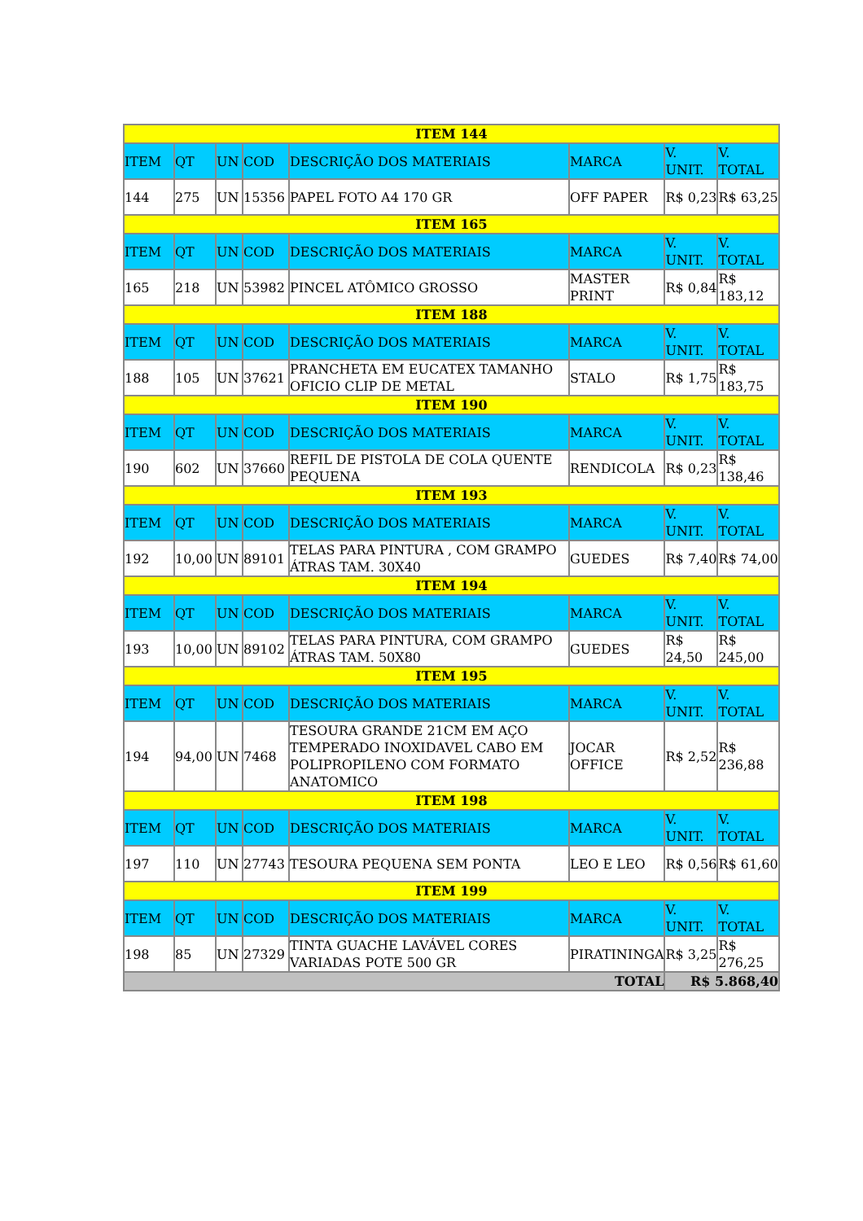| ITEM 144 | | | | | | | |
| ITEM | QT | UN | COD | DESCRIÇÃO DOS MATERIAIS | MARCA | V. UNIT. | V. TOTAL |
| 144 | 275 | UN | 15356 | PAPEL FOTO A4 170 GR | OFF PAPER | R$ 0,23 | R$ 63,25 |
| ITEM 165 | | | | | | | |
| ITEM | QT | UN | COD | DESCRIÇÃO DOS MATERIAIS | MARCA | V. UNIT. | V. TOTAL |
| 165 | 218 | UN | 53982 | PINCEL ATÔMICO GROSSO | MASTER PRINT | R$ 0,84 | R$ 183,12 |
| ITEM 188 | | | | | | | |
| ITEM | QT | UN | COD | DESCRIÇÃO DOS MATERIAIS | MARCA | V. UNIT. | V. TOTAL |
| 188 | 105 | UN | 37621 | PRANCHETA EM EUCATEX TAMANHO OFICIO CLIP DE METAL | STALO | R$ 1,75 | R$ 183,75 |
| ITEM 190 | | | | | | | |
| ITEM | QT | UN | COD | DESCRIÇÃO DOS MATERIAIS | MARCA | V. UNIT. | V. TOTAL |
| 190 | 602 | UN | 37660 | REFIL DE PISTOLA DE COLA QUENTE PEQUENA | RENDICOLA | R$ 0,23 | R$ 138,46 |
| ITEM 193 | | | | | | | |
| ITEM | QT | UN | COD | DESCRIÇÃO DOS MATERIAIS | MARCA | V. UNIT. | V. TOTAL |
| 192 | 10,00 | UN | 89101 | TELAS PARA PINTURA , COM GRAMPO ÁTRAS TAM. 30X40 | GUEDES | R$ 7,40 | R$ 74,00 |
| ITEM 194 | | | | | | | |
| ITEM | QT | UN | COD | DESCRIÇÃO DOS MATERIAIS | MARCA | V. UNIT. | V. TOTAL |
| 193 | 10,00 | UN | 89102 | TELAS PARA PINTURA, COM GRAMPO ÁTRAS TAM. 50X80 | GUEDES | R$ 24,50 | R$ 245,00 |
| ITEM 195 | | | | | | | |
| ITEM | QT | UN | COD | DESCRIÇÃO DOS MATERIAIS | MARCA | V. UNIT. | V. TOTAL |
| 194 | 94,00 | UN | 7468 | TESOURA GRANDE 21CM EM AÇO TEMPERADO INOXIDAVEL CABO EM POLIPROPILENO COM FORMATO ANATOMICO | JOCAR OFFICE | R$ 2,52 | R$ 236,88 |
| ITEM 198 | | | | | | | |
| ITEM | QT | UN | COD | DESCRIÇÃO DOS MATERIAIS | MARCA | V. UNIT. | V. TOTAL |
| 197 | 110 | UN | 27743 | TESOURA PEQUENA SEM PONTA | LEO E LEO | R$ 0,56 | R$ 61,60 |
| ITEM 199 | | | | | | | |
| ITEM | QT | UN | COD | DESCRIÇÃO DOS MATERIAIS | MARCA | V. UNIT. | V. TOTAL |
| 198 | 85 | UN | 27329 | TINTA GUACHE LAVÁVEL CORES VARIADAS POTE 500 GR | PIRATININGA | R$ 3,25 | R$ 276,25 |
| TOTAL | | | | | | R$ 5.868,40 | |